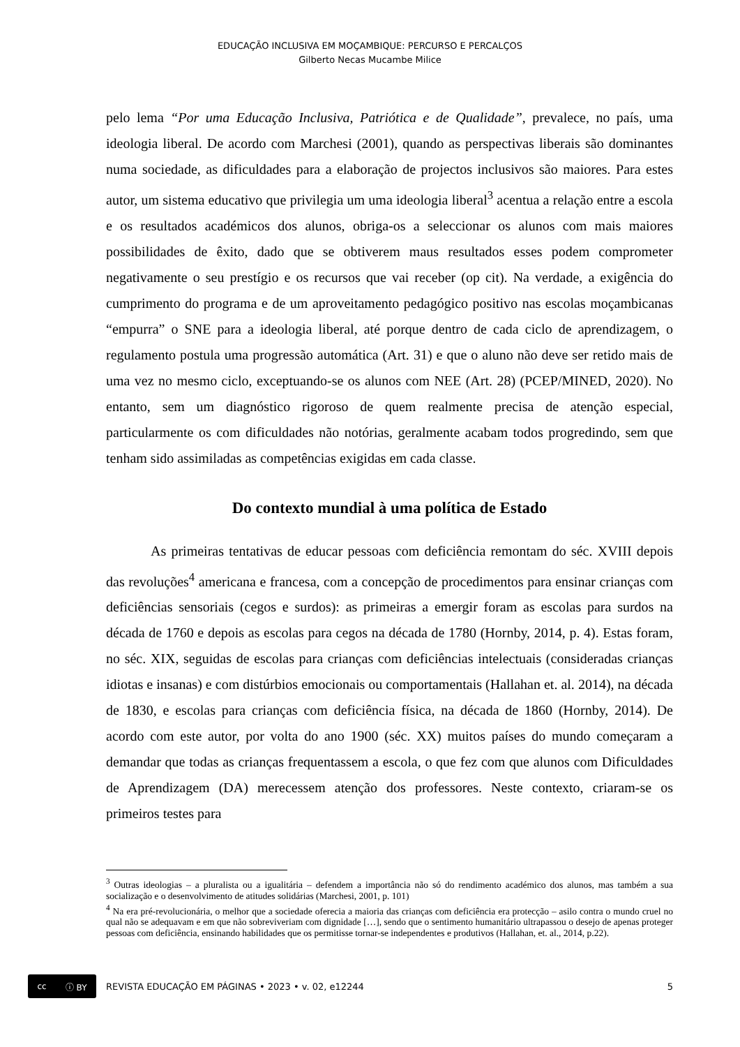EDUCAÇÃO INCLUSIVA EM MOÇAMBIQUE: PERCURSO E PERCALÇOS
Gilberto Necas Mucambe Milice
pelo lema “Por uma Educação Inclusiva, Patriótica e de Qualidade”, prevalece, no país, uma ideologia liberal. De acordo com Marchesi (2001), quando as perspectivas liberais são dominantes numa sociedade, as dificuldades para a elaboração de projectos inclusivos são maiores. Para estes autor, um sistema educativo que privilegia um uma ideologia liberal<sup>3</sup> acentua a relação entre a escola e os resultados académicos dos alunos, obriga-os a seleccionar os alunos com mais maiores possibilidades de êxito, dado que se obtiverem maus resultados esses podem comprometer negativamente o seu prestígio e os recursos que vai receber (op cit). Na verdade, a exigência do cumprimento do programa e de um aproveitamento pedagógico positivo nas escolas moçambicanas “empurra” o SNE para a ideologia liberal, até porque dentro de cada ciclo de aprendizagem, o regulamento postula uma progressão automática (Art. 31) e que o aluno não deve ser retido mais de uma vez no mesmo ciclo, exceptuando-se os alunos com NEE (Art. 28) (PCEP/MINED, 2020). No entanto, sem um diagnóstico rigoroso de quem realmente precisa de atenção especial, particularmente os com dificuldades não notórias, geralmente acabam todos progredindo, sem que tenham sido assimiladas as competências exigidas em cada classe.
Do contexto mundial à uma política de Estado
As primeiras tentativas de educar pessoas com deficiência remontam do séc. XVIII depois das revoluções<sup>4</sup> americana e francesa, com a concepção de procedimentos para ensinar crianças com deficiências sensoriais (cegos e surdos): as primeiras a emergir foram as escolas para surdos na década de 1760 e depois as escolas para cegos na década de 1780 (Hornby, 2014, p. 4). Estas foram, no séc. XIX, seguidas de escolas para crianças com deficiências intelectuais (consideradas crianças idiotas e insanas) e com distúrbios emocionais ou comportamentais (Hallahan et. al. 2014), na década de 1830, e escolas para crianças com deficiência física, na década de 1860 (Hornby, 2014). De acordo com este autor, por volta do ano 1900 (séc. XX) muitos países do mundo começaram a demandar que todas as crianças frequentassem a escola, o que fez com que alunos com Dificuldades de Aprendizagem (DA) merecessem atenção dos professores. Neste contexto, criaram-se os primeiros testes para
<sup>3</sup> Outras ideologias – a pluralista ou a igualitária – defendem a importância não só do rendimento académico dos alunos, mas também a sua socialização e o desenvolvimento de atitudes solidárias (Marchesi, 2001, p. 101)
<sup>4</sup> Na era pré-revolucionária, o melhor que a sociedade oferecia a maioria das crianças com deficiência era protecção – asilo contra o mundo cruel no qual não se adequavam e em que não sobreviveriam com dignidade […], sendo que o sentimento humanitário ultrapassou o desejo de apenas proteger pessoas com deficiência, ensinando habilidades que os permitisse tornar-se independentes e produtivos (Hallahan, et. al., 2014, p.22).
cc ⓘ BY
REVISTA EDUCAÇÃO EM PÁGINAS • 2023 • v. 02, e12244 5